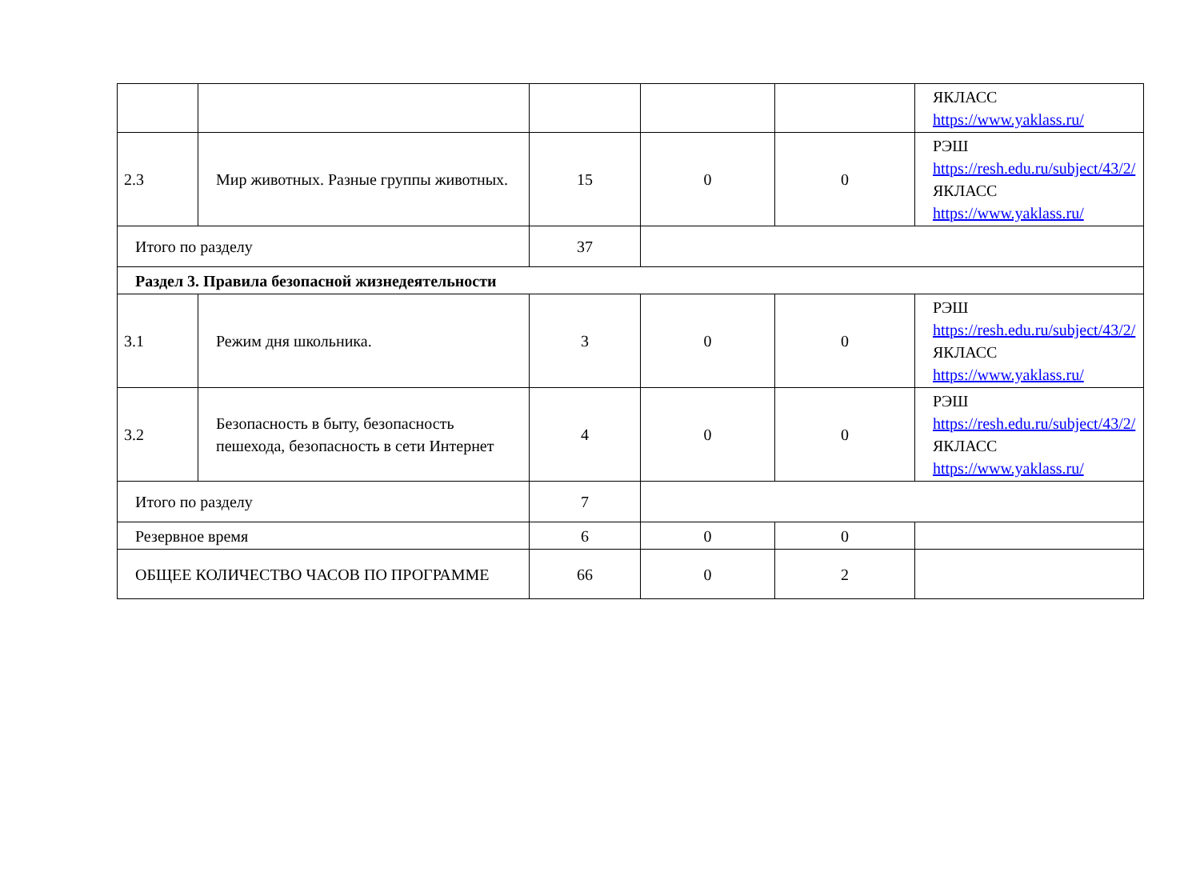| | | | | | ЯКЛАСС https://www.yaklass.ru/ |
| 2.3 | Мир животных. Разные группы животных. | 15 | 0 | 0 | РЭШ https://resh.edu.ru/subject/43/2/ ЯКЛАСС https://www.yaklass.ru/ |
| Итого по разделу | | 37 | | | |
| Раздел 3. Правила безопасной жизнедеятельности | | | | | |
| 3.1 | Режим дня школьника. | 3 | 0 | 0 | РЭШ https://resh.edu.ru/subject/43/2/ ЯКЛАСС https://www.yaklass.ru/ |
| 3.2 | Безопасность в быту, безопасность пешехода, безопасность в сети Интернет | 4 | 0 | 0 | РЭШ https://resh.edu.ru/subject/43/2/ ЯКЛАСС https://www.yaklass.ru/ |
| Итого по разделу | | 7 | | | |
| Резервное время | | 6 | 0 | 0 | |
| ОБЩЕЕ КОЛИЧЕСТВО ЧАСОВ ПО ПРОГРАММЕ | | 66 | 0 | 2 | |